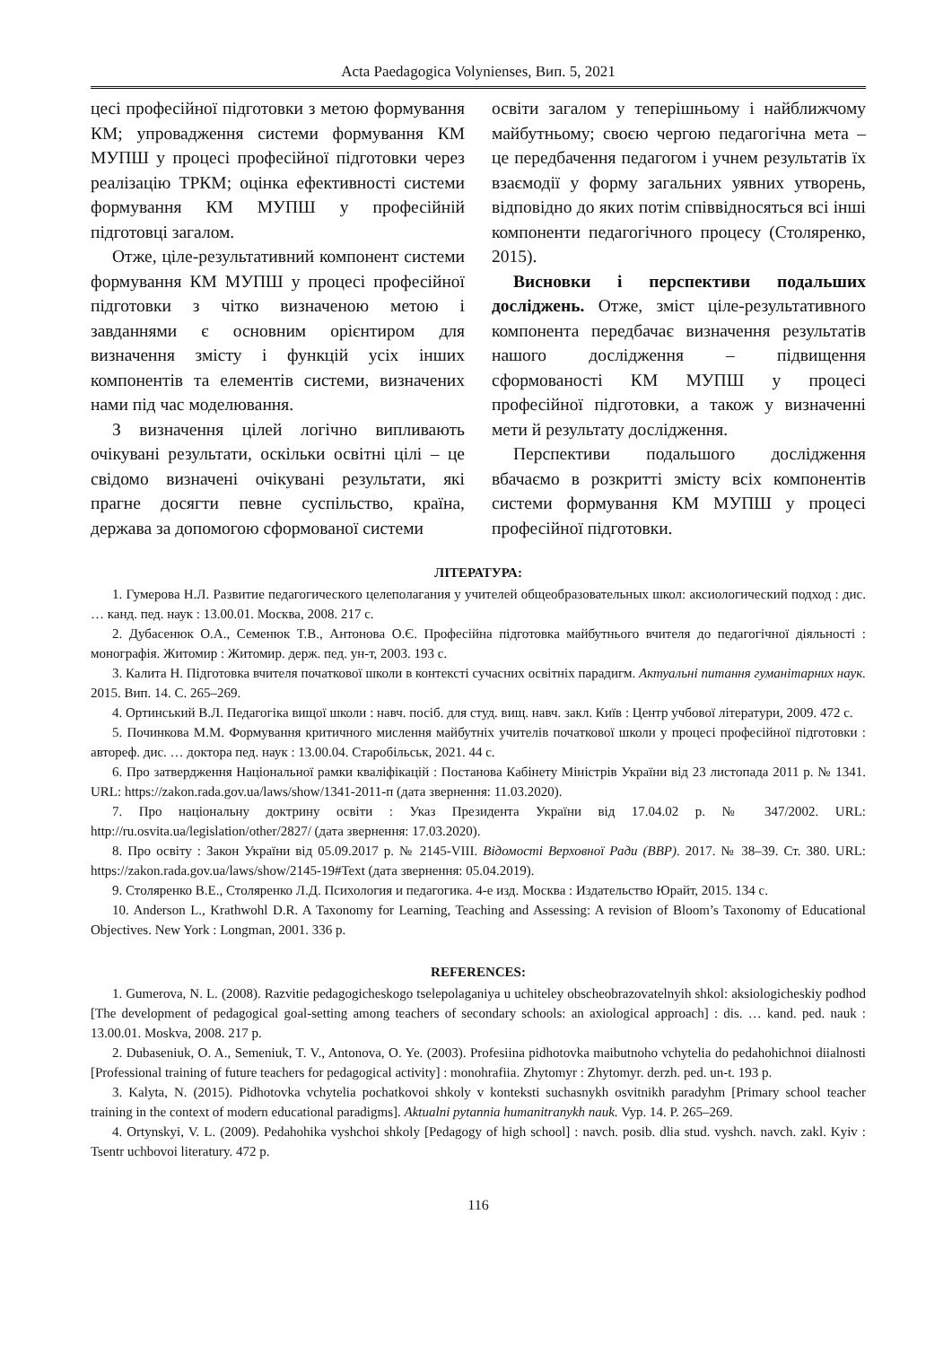Acta Paedagogica Volynienses, Вип. 5, 2021
цесі професійної підготовки з метою формування КМ; упровадження системи формування КМ МУПШ у процесі професійної підготовки через реалізацію ТРКМ; оцінка ефективності системи формування КМ МУПШ у професійній підготовці загалом.
Отже, ціле-результативний компонент системи формування КМ МУПШ у процесі професійної підготовки з чітко визначеною метою і завданнями є основним орієнтиром для визначення змісту і функцій усіх інших компонентів та елементів системи, визначених нами під час моделювання.
З визначення цілей логічно випливають очікувані результати, оскільки освітні цілі – це свідомо визначені очікувані результати, які прагне досягти певне суспільство, країна, держава за допомогою сформованої системи
освіти загалом у теперішньому і найближчому майбутньому; своєю чергою педагогічна мета – це передбачення педагогом і учнем результатів їх взаємодії у форму загальних уявних утворень, відповідно до яких потім співвідносяться всі інші компоненти педагогічного процесу (Столяренко, 2015).
Висновки і перспективи подальших досліджень. Отже, зміст ціле-результативного компонента передбачає визначення результатів нашого дослідження – підвищення сформованості КМ МУПШ у процесі професійної підготовки, а також у визначенні мети й результату дослідження.
Перспективи подальшого дослідження вбачаємо в розкритті змісту всіх компонентів системи формування КМ МУПШ у процесі професійної підготовки.
ЛІТЕРАТУРА:
1. Гумерова Н.Л. Развитие педагогического целеполагания у учителей общеобразовательных школ: аксиологический подход : дис. … канд. пед. наук : 13.00.01. Москва, 2008. 217 с.
2. Дубасенюк О.А., Семенюк Т.В., Антонова О.Є. Професійна підготовка майбутнього вчителя до педагогічної діяльності : монографія. Житомир : Житомир. держ. пед. ун-т, 2003. 193 с.
3. Калита Н. Підготовка вчителя початкової школи в контексті сучасних освітніх парадигм. Актуальні питання гуманітарних наук. 2015. Вип. 14. С. 265–269.
4. Ортинський В.Л. Педагогіка вищої школи : навч. посіб. для студ. вищ. навч. закл. Київ : Центр учбової літератури, 2009. 472 с.
5. Починкова М.М. Формування критичного мислення майбутніх учителів початкової школи у процесі професійної підготовки : автореф. дис. … доктора пед. наук : 13.00.04. Старобільськ, 2021. 44 с.
6. Про затвердження Національної рамки кваліфікацій : Постанова Кабінету Міністрів України від 23 листопада 2011 р. № 1341. URL: https://zakon.rada.gov.ua/laws/show/1341-2011-п (дата звернення: 11.03.2020).
7. Про національну доктрину освіти : Указ Президента України від 17.04.02 р. № 347/2002. URL: http://ru.osvita.ua/legislation/other/2827/ (дата звернення: 17.03.2020).
8. Про освіту : Закон України від 05.09.2017 р. № 2145-VIII. Відомості Верховної Ради (ВВР). 2017. № 38–39. Ст. 380. URL: https://zakon.rada.gov.ua/laws/show/2145-19#Text (дата звернення: 05.04.2019).
9. Столяренко В.Е., Столяренко Л.Д. Психология и педагогика. 4-е изд. Москва : Издательство Юрайт, 2015. 134 с.
10. Anderson L., Krathwohl D.R. A Taxonomy for Learning, Teaching and Assessing: A revision of Bloom’s Taxonomy of Educational Objectives. New York : Longman, 2001. 336 p.
REFERENCES:
1. Gumerova, N. L. (2008). Razvitie pedagogicheskogo tselepolaganiya u uchiteley obscheobrazovatelnyih shkol: aksiologicheskiy podhod [The development of pedagogical goal-setting among teachers of secondary schools: an axiological approach] : dis. … kand. ped. nauk : 13.00.01. Moskva, 2008. 217 p.
2. Dubaseniuk, O. A., Semeniuk, T. V., Antonova, O. Ye. (2003). Profesiina pidhotovka maibutnoho vchytelia do pedahohichnoi diialnosti [Professional training of future teachers for pedagogical activity] : monohrafiia. Zhytomyr : Zhytomyr. derzh. ped. un-t. 193 p.
3. Kalyta, N. (2015). Pidhotovka vchytelia pochatkovoi shkoly v konteksti suchasnykh osvitnikh paradyhm [Primary school teacher training in the context of modern educational paradigms]. Aktualni pytannia humanitranykh nauk. Vyp. 14. P. 265–269.
4. Ortynskyi, V. L. (2009). Pedahohika vyshchoi shkoly [Pedagogy of high school] : navch. posib. dlia stud. vyshch. navch. zakl. Kyiv : Tsentr uchbovoi literatury. 472 p.
116